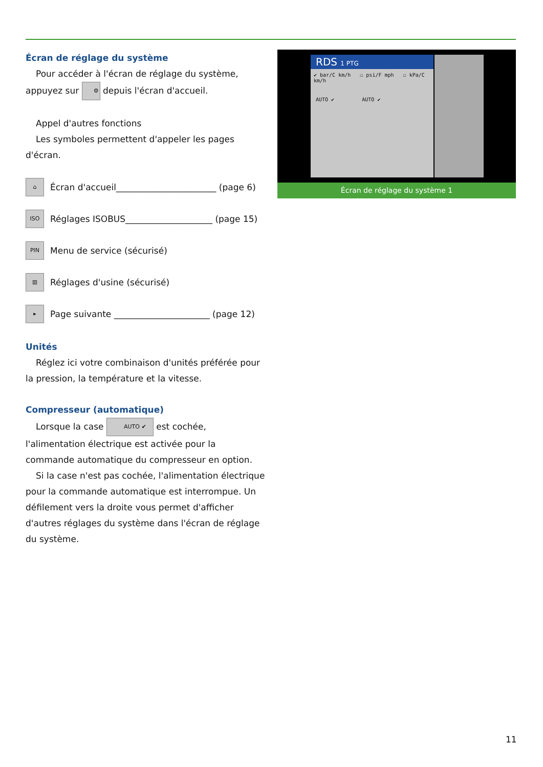Écran de réglage du système
Pour accéder à l'écran de réglage du système, appuyez sur ⚙ depuis l'écran d'accueil.
Appel d'autres fonctions
Les symboles permettent d'appeler les pages d'écran.
⌂ Écran d'accueil_______________________ (page 6)
ISO Réglages ISOBUS____________________ (page 15)
PIN Menu de service (sécurisé)
▥ Réglages d'usine (sécurisé)
▸ Page suivante ______________________ (page 12)
Unités
Réglez ici votre combinaison d'unités préférée pour la pression, la température et la vitesse.
Compresseur (automatique)
Lorsque la case AUTO ✔ est cochée, l'alimentation électrique est activée pour la commande automatique du compresseur en option.
Si la case n'est pas cochée, l'alimentation électrique pour la commande automatique est interrompue. Un défilement vers la droite vous permet d'afficher d'autres réglages du système dans l'écran de réglage du système.
RDS 1 PTG
✔ bar/C km/h ☐ psi/F mph ☐ kPa/C km/h
AUTO ✔ AUTO ✔
Écran de réglage du système 1
11